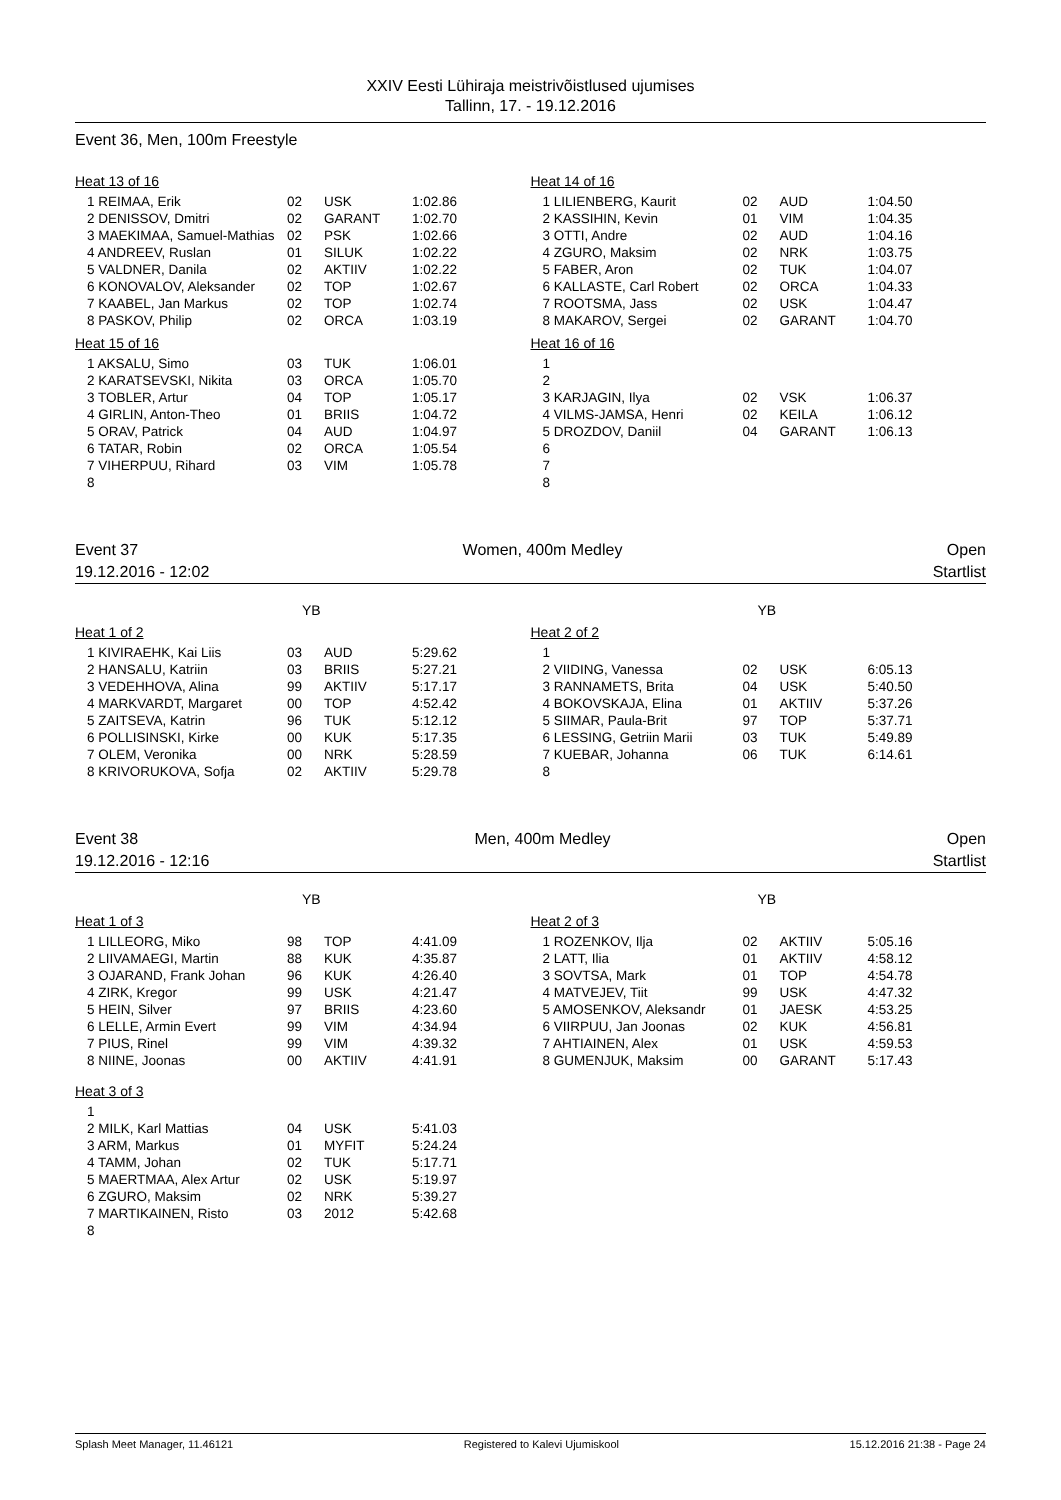XXIV Eesti Lühiraja meistrivõistlused ujumises
Tallinn, 17. - 19.12.2016
Event 36, Men, 100m Freestyle
Heat 13 of 16
| 1 REIMAA, Erik | 02 | USK | 1:02.86 |
| 2 DENISSOV, Dmitri | 02 | GARANT | 1:02.70 |
| 3 MAEKIMAA, Samuel-Mathias | 02 | PSK | 1:02.66 |
| 4 ANDREEV, Ruslan | 01 | SILUK | 1:02.22 |
| 5 VALDNER, Danila | 02 | AKTIIV | 1:02.22 |
| 6 KONOVALOV, Aleksander | 02 | TOP | 1:02.67 |
| 7 KAABEL, Jan Markus | 02 | TOP | 1:02.74 |
| 8 PASKOV, Philip | 02 | ORCA | 1:03.19 |
Heat 14 of 16
| 1 LILIENBERG, Kaurit | 02 | AUD | 1:04.50 |
| 2 KASSIHIN, Kevin | 01 | VIM | 1:04.35 |
| 3 OTTI, Andre | 02 | AUD | 1:04.16 |
| 4 ZGURO, Maksim | 02 | NRK | 1:03.75 |
| 5 FABER, Aron | 02 | TUK | 1:04.07 |
| 6 KALLASTE, Carl Robert | 02 | ORCA | 1:04.33 |
| 7 ROOTSMA, Jass | 02 | USK | 1:04.47 |
| 8 MAKAROV, Sergei | 02 | GARANT | 1:04.70 |
Heat 15 of 16
| 1 AKSALU, Simo | 03 | TUK | 1:06.01 |
| 2 KARATSEVSKI, Nikita | 03 | ORCA | 1:05.70 |
| 3 TOBLER, Artur | 04 | TOP | 1:05.17 |
| 4 GIRLIN, Anton-Theo | 01 | BRIIS | 1:04.72 |
| 5 ORAV, Patrick | 04 | AUD | 1:04.97 |
| 6 TATAR, Robin | 02 | ORCA | 1:05.54 |
| 7 VIHERPUU, Rihard | 03 | VIM | 1:05.78 |
| 8 | | | |
Heat 16 of 16
| 1 | | | |
| 2 | | | |
| 3 KARJAGIN, Ilya | 02 | VSK | 1:06.37 |
| 4 VILMS-JAMSA, Henri | 02 | KEILA | 1:06.12 |
| 5 DROZDOV, Daniil | 04 | GARANT | 1:06.13 |
| 6 | | | |
| 7 | | | |
| 8 | | | |
Event 37 Women, 400m Medley Open
19.12.2016 - 12:02 Startlist
YB YB
Heat 1 of 2
| 1 KIVIRAEHK, Kai Liis | 03 | AUD | 5:29.62 |
| 2 HANSALU, Katriin | 03 | BRIIS | 5:27.21 |
| 3 VEDEHHOVA, Alina | 99 | AKTIIV | 5:17.17 |
| 4 MARKVARDT, Margaret | 00 | TOP | 4:52.42 |
| 5 ZAITSEVA, Katrin | 96 | TUK | 5:12.12 |
| 6 POLLISINSKI, Kirke | 00 | KUK | 5:17.35 |
| 7 OLEM, Veronika | 00 | NRK | 5:28.59 |
| 8 KRIVORUKOVA, Sofja | 02 | AKTIIV | 5:29.78 |
Heat 2 of 2
| 1 | | | |
| 2 VIIDING, Vanessa | 02 | USK | 6:05.13 |
| 3 RANNAMETS, Brita | 04 | USK | 5:40.50 |
| 4 BOKOVSKAJA, Elina | 01 | AKTIIV | 5:37.26 |
| 5 SIIMAR, Paula-Brit | 97 | TOP | 5:37.71 |
| 6 LESSING, Getriin Marii | 03 | TUK | 5:49.89 |
| 7 KUEBAR, Johanna | 06 | TUK | 6:14.61 |
| 8 | | | |
Event 38 Men, 400m Medley Open
19.12.2016 - 12:16 Startlist
YB YB
Heat 1 of 3
| 1 LILLEORG, Miko | 98 | TOP | 4:41.09 |
| 2 LIIVAMAEGI, Martin | 88 | KUK | 4:35.87 |
| 3 OJARAND, Frank Johan | 96 | KUK | 4:26.40 |
| 4 ZIRK, Kregor | 99 | USK | 4:21.47 |
| 5 HEIN, Silver | 97 | BRIIS | 4:23.60 |
| 6 LELLE, Armin Evert | 99 | VIM | 4:34.94 |
| 7 PIUS, Rinel | 99 | VIM | 4:39.32 |
| 8 NIINE, Joonas | 00 | AKTIIV | 4:41.91 |
Heat 2 of 3
| 1 ROZENKOV, Ilja | 02 | AKTIIV | 5:05.16 |
| 2 LATT, Ilia | 01 | AKTIIV | 4:58.12 |
| 3 SOVTSA, Mark | 01 | TOP | 4:54.78 |
| 4 MATVEJEV, Tiit | 99 | USK | 4:47.32 |
| 5 AMOSENKOV, Aleksandr | 01 | JAESK | 4:53.25 |
| 6 VIIRPUU, Jan Joonas | 02 | KUK | 4:56.81 |
| 7 AHTIAINEN, Alex | 01 | USK | 4:59.53 |
| 8 GUMENJUK, Maksim | 00 | GARANT | 5:17.43 |
Heat 3 of 3
| 1 | | | |
| 2 MILK, Karl Mattias | 04 | USK | 5:41.03 |
| 3 ARM, Markus | 01 | MYFIT | 5:24.24 |
| 4 TAMM, Johan | 02 | TUK | 5:17.71 |
| 5 MAERTMAA, Alex Artur | 02 | USK | 5:19.97 |
| 6 ZGURO, Maksim | 02 | NRK | 5:39.27 |
| 7 MARTIKAINEN, Risto | 03 | 2012 | 5:42.68 |
| 8 | | | |
Splash Meet Manager, 11.46121 Registered to Kalevi Ujumiskool 15.12.2016 21:38 - Page 24